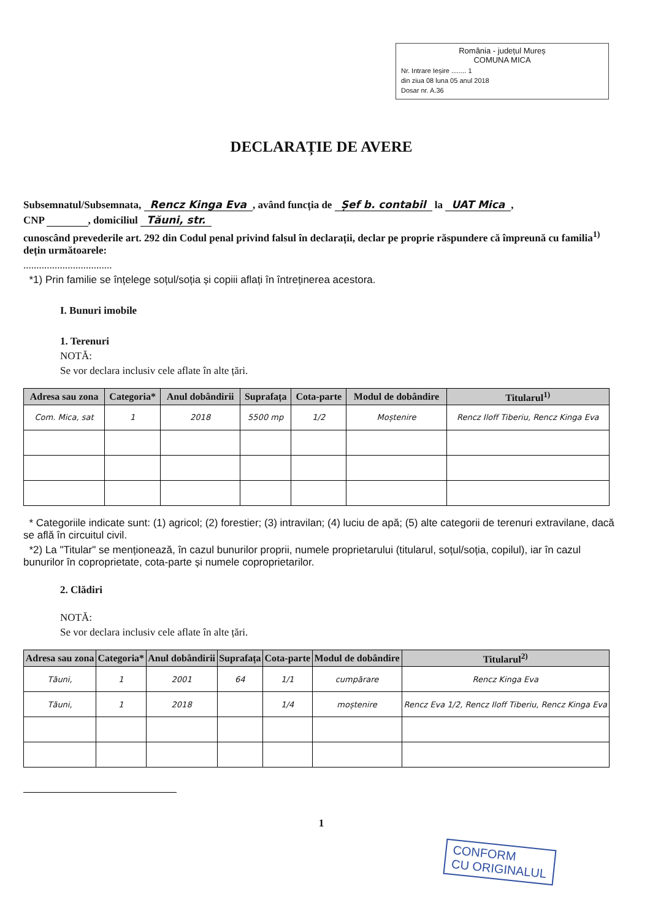România - județul Mureș
COMUNA MICA
Nr. Intrare Ieșire ........ 1
din ziua 08 luna 05 anul 2018
Dosar nr. A.36
DECLARAȚIE DE AVERE
Subsemnatul/Subsemnata, Rencz Kinga Eva, având funcția de Șef b. contabil la UAT Mica,
CNP , domiciliul Tăuni, str.
cunoscând prevederile art. 292 din Codul penal privind falsul în declarații, declar pe proprie răspundere că împreună cu familia<sup>1)</sup> dețin următoarele:
..................................
*1) Prin familie se înțelege soțul/soția și copiii aflați în întreținerea acestora.
I. Bunuri imobile
1. Terenuri
NOTĂ:
Se vor declara inclusiv cele aflate în alte țări.
| Adresa sau zona | Categoria* | Anul dobândirii | Suprafața | Cota-parte | Modul de dobândire | Titularul<sup>1)</sup> |
| --- | --- | --- | --- | --- | --- | --- |
| Com. Mica, sat | 1 | 2018 | 5500 mp | 1/2 | Moștenire | Rencz Iloff Tiberiu, Rencz Kinga Eva |
* Categoriile indicate sunt: (1) agricol; (2) forestier; (3) intravilan; (4) luciu de apă; (5) alte categorii de terenuri extravilane, dacă se află în circuitul civil.
*2) La "Titular" se menționează, în cazul bunurilor proprii, numele proprietarului (titularul, soțul/soția, copilul), iar în cazul bunurilor în coproprietate, cota-parte și numele coproprietarilor.
2. Clădiri
NOTĂ:
Se vor declara inclusiv cele aflate în alte țări.
| Adresa sau zona | Categoria* | Anul dobândirii | Suprafața | Cota-parte | Modul de dobândire | Titularul<sup>2)</sup> |
| --- | --- | --- | --- | --- | --- | --- |
| Tăuni, | 1 | 2001 | 64 | 1/1 | cumpărare | Rencz Kinga Eva |
| Tăuni, | 1 | 2018 | | 1/4 | moștenire | Rencz Eva 1/2, Rencz Iloff Tiberiu, Rencz Kinga Eva |
1
CONFORM
CU ORIGINALUL